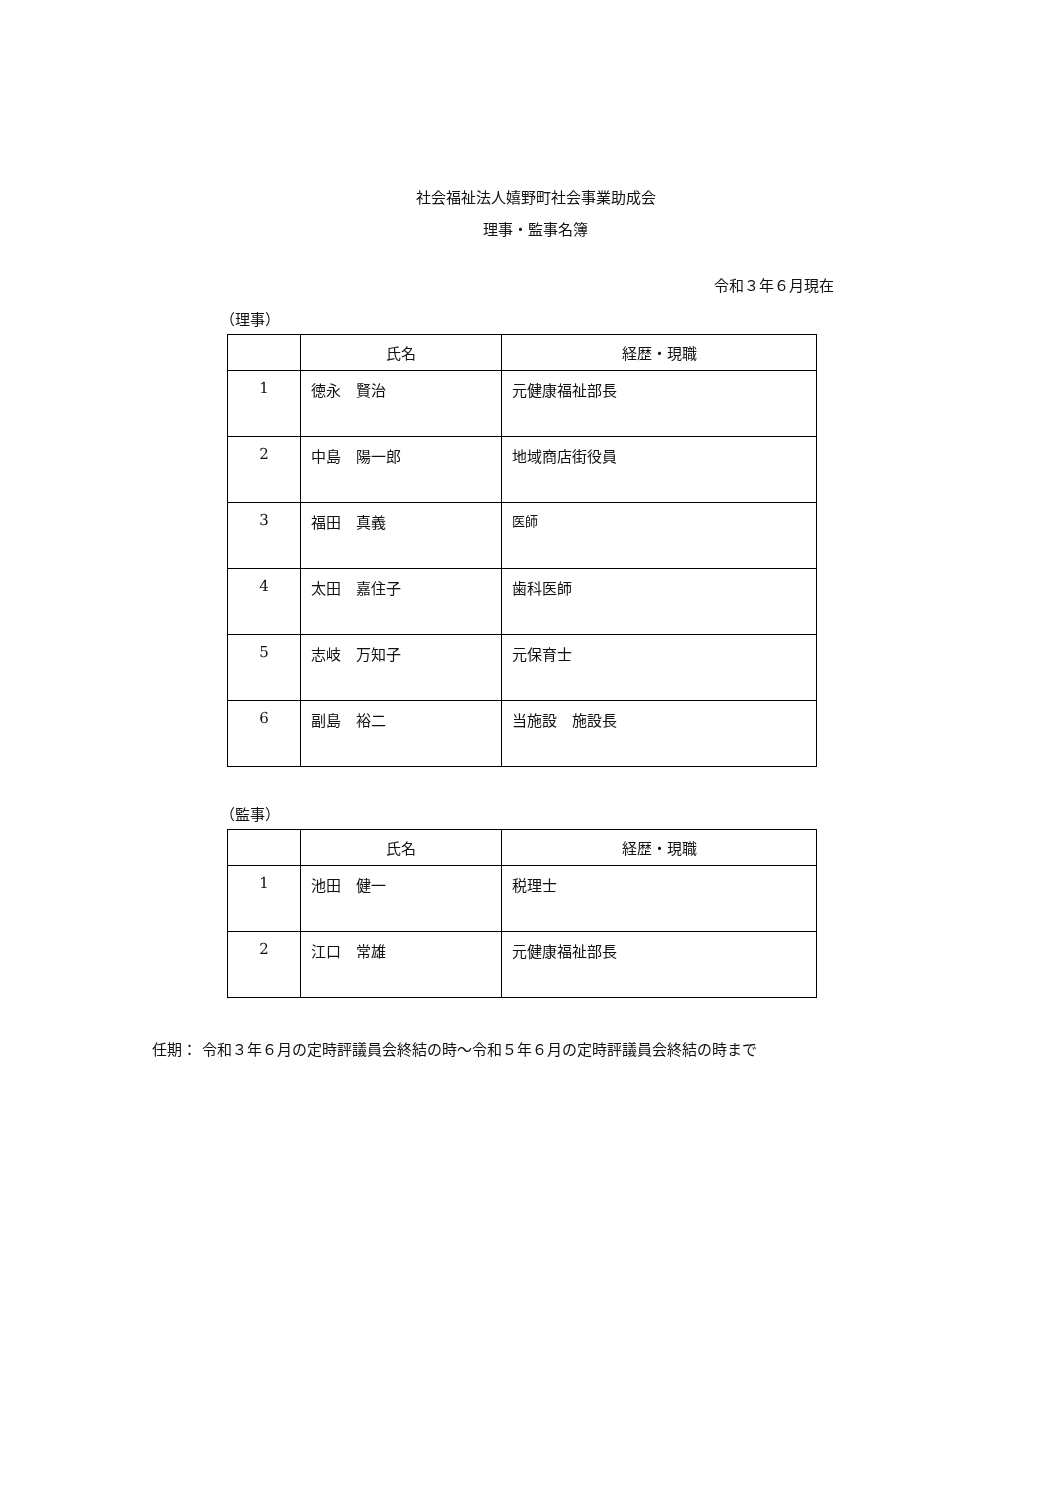社会福祉法人嬉野町社会事業助成会
理事・監事名簿
令和３年６月現在
（理事）
| | 氏名 | 経歴・現職 |
| --- | --- | --- |
| 1 | 徳永 賢治 | 元健康福祉部長 |
| 2 | 中島 陽一郎 | 地域商店街役員 |
| 3 | 福田 真義 | 医師 |
| 4 | 太田 嘉住子 | 歯科医師 |
| 5 | 志岐 万知子 | 元保育士 |
| 6 | 副島 裕二 | 当施設 施設長 |
（監事）
| | 氏名 | 経歴・現職 |
| --- | --- | --- |
| 1 | 池田 健一 | 税理士 |
| 2 | 江口 常雄 | 元健康福祉部長 |
任期： 令和３年６月の定時評議員会終結の時〜令和５年６月の定時評議員会終結の時まで